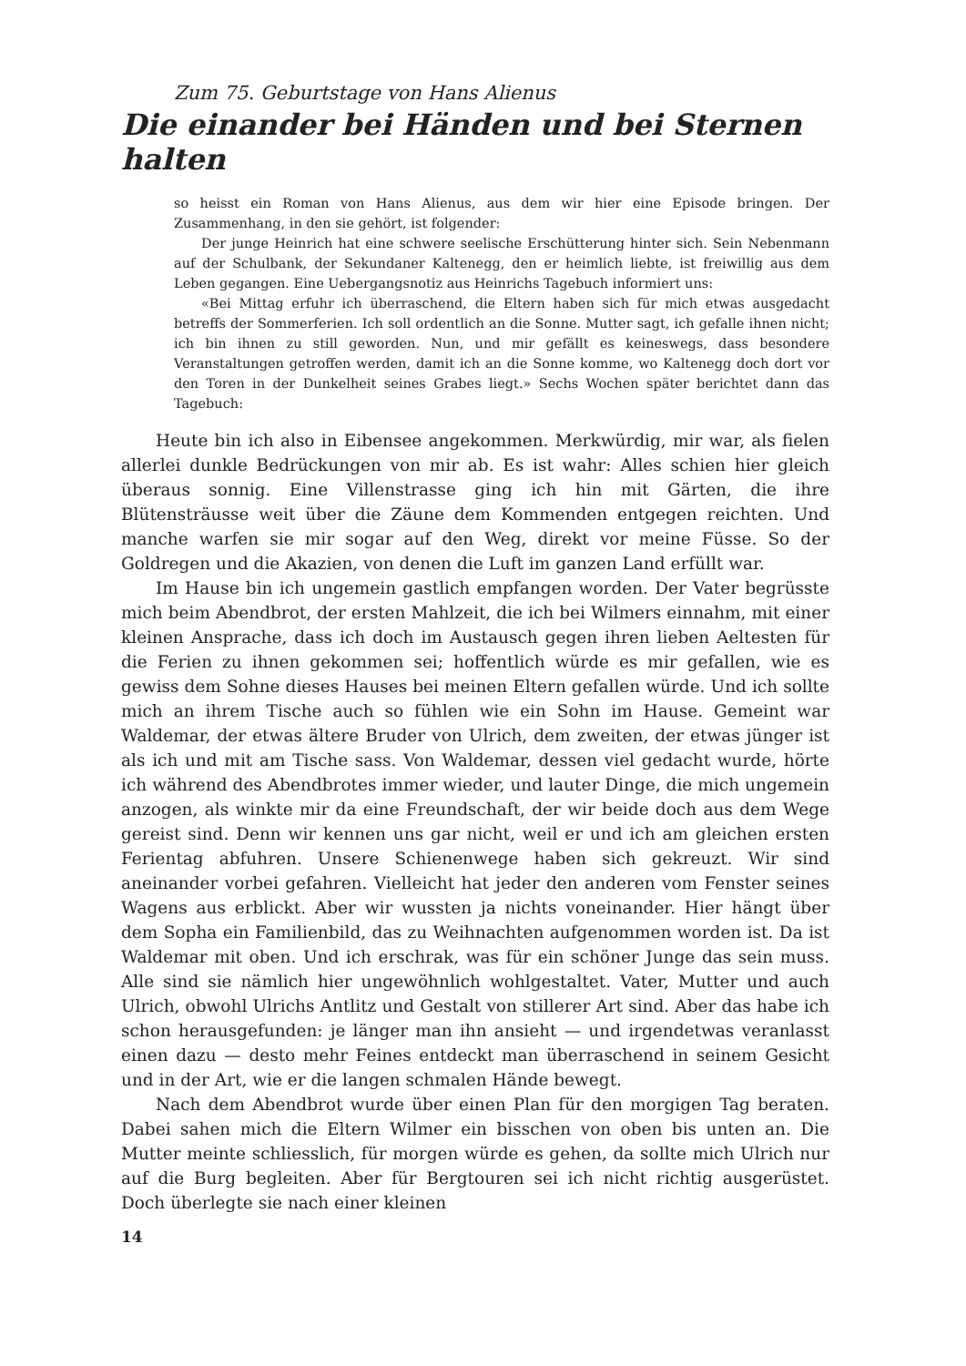Zum 75. Geburtstage von Hans Alienus
Die einander bei Händen und bei Sternen halten
so heisst ein Roman von Hans Alienus, aus dem wir hier eine Episode bringen. Der Zusammenhang, in den sie gehört, ist folgender:
Der junge Heinrich hat eine schwere seelische Erschütterung hinter sich. Sein Nebenmann auf der Schulbank, der Sekundaner Kaltenegg, den er heimlich liebte, ist freiwillig aus dem Leben gegangen. Eine Uebergangsnotiz aus Heinrichs Tagebuch informiert uns:
«Bei Mittag erfuhr ich überraschend, die Eltern haben sich für mich etwas ausgedacht betreffs der Sommerferien. Ich soll ordentlich an die Sonne. Mutter sagt, ich gefalle ihnen nicht; ich bin ihnen zu still geworden. Nun, und mir gefällt es keineswegs, dass besondere Veranstaltungen getroffen werden, damit ich an die Sonne komme, wo Kaltenegg doch dort vor den Toren in der Dunkelheit seines Grabes liegt.» Sechs Wochen später berichtet dann das Tagebuch:
Heute bin ich also in Eibensee angekommen. Merkwürdig, mir war, als fielen allerlei dunkle Bedrückungen von mir ab. Es ist wahr: Alles schien hier gleich überaus sonnig. Eine Villenstrasse ging ich hin mit Gärten, die ihre Blütensträusse weit über die Zäune dem Kommenden entgegen reichten. Und manche warfen sie mir sogar auf den Weg, direkt vor meine Füsse. So der Goldregen und die Akazien, von denen die Luft im ganzen Land erfüllt war.
Im Hause bin ich ungemein gastlich empfangen worden. Der Vater begrüsste mich beim Abendbrot, der ersten Mahlzeit, die ich bei Wilmers einnahm, mit einer kleinen Ansprache, dass ich doch im Austausch gegen ihren lieben Aeltesten für die Ferien zu ihnen gekommen sei; hoffentlich würde es mir gefallen, wie es gewiss dem Sohne dieses Hauses bei meinen Eltern gefallen würde. Und ich sollte mich an ihrem Tische auch so fühlen wie ein Sohn im Hause. Gemeint war Waldemar, der etwas ältere Bruder von Ulrich, dem zweiten, der etwas jünger ist als ich und mit am Tische sass. Von Waldemar, dessen viel gedacht wurde, hörte ich während des Abendbrotes immer wieder, und lauter Dinge, die mich ungemein anzogen, als winkte mir da eine Freundschaft, der wir beide doch aus dem Wege gereist sind. Denn wir kennen uns gar nicht, weil er und ich am gleichen ersten Ferientag abfuhren. Unsere Schienenwege haben sich gekreuzt. Wir sind aneinander vorbei gefahren. Vielleicht hat jeder den anderen vom Fenster seines Wagens aus erblickt. Aber wir wussten ja nichts voneinander. Hier hängt über dem Sopha ein Familienbild, das zu Weihnachten aufgenommen worden ist. Da ist Waldemar mit oben. Und ich erschrak, was für ein schöner Junge das sein muss. Alle sind sie nämlich hier ungewöhnlich wohlgestaltet. Vater, Mutter und auch Ulrich, obwohl Ulrichs Antlitz und Gestalt von stillerer Art sind. Aber das habe ich schon herausgefunden: je länger man ihn ansieht — und irgendetwas veranlasst einen dazu — desto mehr Feines entdeckt man überraschend in seinem Gesicht und in der Art, wie er die langen schmalen Hände bewegt.
Nach dem Abendbrot wurde über einen Plan für den morgigen Tag beraten. Dabei sahen mich die Eltern Wilmer ein bisschen von oben bis unten an. Die Mutter meinte schliesslich, für morgen würde es gehen, da sollte mich Ulrich nur auf die Burg begleiten. Aber für Bergtouren sei ich nicht richtig ausgerüstet. Doch überlegte sie nach einer kleinen
14